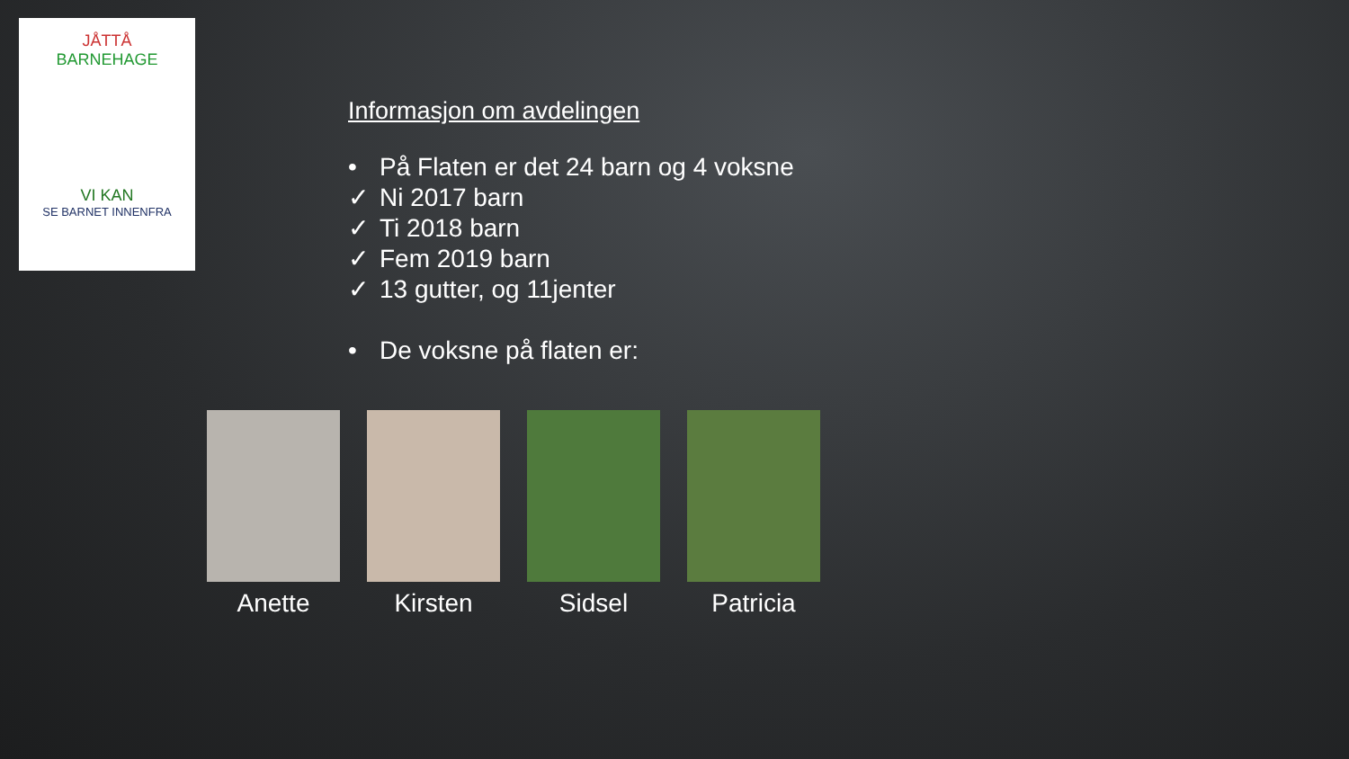JÅTTÅ
BARNEHAGE
VI KAN
SE BARNET INNENFRA
Informasjon om avdelingen
• På Flaten er det 24 barn og 4 voksne
✓ Ni 2017 barn
✓ Ti 2018 barn
✓ Fem 2019 barn
✓ 13 gutter, og 11jenter
• De voksne på flaten er:
Anette Kirsten Sidsel Patricia